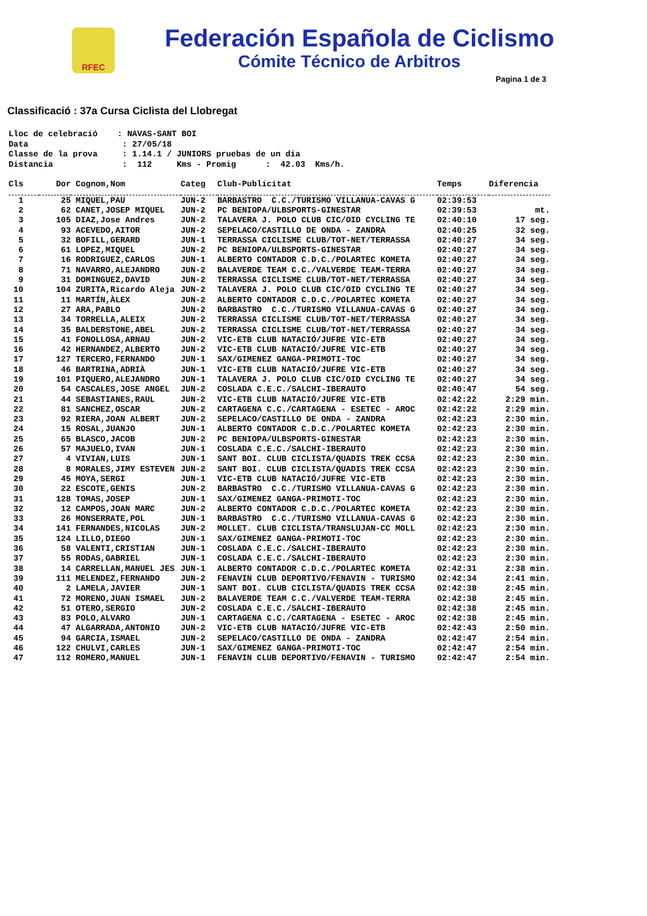RFEC
Federación Española de Ciclismo
Cómite Técnico de Arbitros
Pagina 1 de 3
Classificació : 37a Cursa Ciclista del Llobregat
Lloc de celebració : NAVAS-SANT BOI Data : 27/05/18 Classe de la prova : 1.14.1 / JUNIORS pruebas de un dia Distancia : 112 Kms - Promig : 42.03 Kms/h.
| Cls | Dor | Cognom,Nom | Categ | Club-Publicitat | Temps | Diferencia |
| --- | --- | --- | --- | --- | --- | --- |
| 1 | 25 | MIQUEL,PAU | JUN-2 | BARBASTRO C.C./TURISMO VILLANUA-CAVAS G | 02:39:53 | |
| 2 | 62 | CANET,JOSEP MIQUEL | JUN-2 | PC BENIOPA/ULBSPORTS-GINESTAR | 02:39:53 | mt. |
| 3 | 105 | DIAZ,Jose Andres | JUN-2 | TALAVERA J. POLO CLUB CIC/OID CYCLING TE | 02:40:10 | 17 seg. |
| 4 | 93 | ACEVEDO,AITOR | JUN-2 | SEPELACO/CASTILLO DE ONDA - ZANDRA | 02:40:25 | 32 seg. |
| 5 | 32 | BOFILL,GERARD | JUN-1 | TERRASSA CICLISME CLUB/TOT-NET/TERRASSA | 02:40:27 | 34 seg. |
| 6 | 61 | LOPEZ,MIQUEL | JUN-2 | PC BENIOPA/ULBSPORTS-GINESTAR | 02:40:27 | 34 seg. |
| 7 | 16 | RODRIGUEZ,CARLOS | JUN-1 | ALBERTO CONTADOR C.D.C./POLARTEC KOMETA | 02:40:27 | 34 seg. |
| 8 | 71 | NAVARRO,ALEJANDRO | JUN-2 | BALAVERDE TEAM C.C./VALVERDE TEAM-TERRA | 02:40:27 | 34 seg. |
| 9 | 31 | DOMINGUEZ,DAVID | JUN-2 | TERRASSA CICLISME CLUB/TOT-NET/TERRASSA | 02:40:27 | 34 seg. |
| 10 | 104 | ZURITA,Ricardo Aleja | JUN-2 | TALAVERA J. POLO CLUB CIC/OID CYCLING TE | 02:40:27 | 34 seg. |
| 11 | 11 | MARTÍN,ÀLEX | JUN-2 | ALBERTO CONTADOR C.D.C./POLARTEC KOMETA | 02:40:27 | 34 seg. |
| 12 | 27 | ARA,PABLO | JUN-2 | BARBASTRO C.C./TURISMO VILLANUA-CAVAS G | 02:40:27 | 34 seg. |
| 13 | 34 | TORRELLA,ALEIX | JUN-2 | TERRASSA CICLISME CLUB/TOT-NET/TERRASSA | 02:40:27 | 34 seg. |
| 14 | 35 | BALDERSTONE,ABEL | JUN-2 | TERRASSA CICLISME CLUB/TOT-NET/TERRASSA | 02:40:27 | 34 seg. |
| 15 | 41 | FONOLLOSA,ARNAU | JUN-2 | VIC-ETB CLUB NATACIÓ/JUFRE VIC-ETB | 02:40:27 | 34 seg. |
| 16 | 42 | HERNANDEZ,ALBERTO | JUN-2 | VIC-ETB CLUB NATACIÓ/JUFRE VIC-ETB | 02:40:27 | 34 seg. |
| 17 | 127 | TERCERO,FERNANDO | JUN-1 | SAX/GIMENEZ GANGA-PRIMOTI-TOC | 02:40:27 | 34 seg. |
| 18 | 46 | BARTRINA,ADRIÀ | JUN-1 | VIC-ETB CLUB NATACIÓ/JUFRE VIC-ETB | 02:40:27 | 34 seg. |
| 19 | 101 | PIQUERO,ALEJANDRO | JUN-1 | TALAVERA J. POLO CLUB CIC/OID CYCLING TE | 02:40:27 | 34 seg. |
| 20 | 54 | CASCALES,JOSE ANGEL | JUN-2 | COSLADA C.E.C./SALCHI-IBERAUTO | 02:40:47 | 54 seg. |
| 21 | 44 | SEBASTIANES,RAUL | JUN-2 | VIC-ETB CLUB NATACIÓ/JUFRE VIC-ETB | 02:42:22 | 2:29 min. |
| 22 | 81 | SANCHEZ,OSCAR | JUN-2 | CARTAGENA C.C./CARTAGENA - ESETEC - AROC | 02:42:22 | 2:29 min. |
| 23 | 92 | RIERA,JOAN ALBERT | JUN-2 | SEPELACO/CASTILLO DE ONDA - ZANDRA | 02:42:23 | 2:30 min. |
| 24 | 15 | ROSAL,JUANJO | JUN-1 | ALBERTO CONTADOR C.D.C./POLARTEC KOMETA | 02:42:23 | 2:30 min. |
| 25 | 65 | BLASCO,JACOB | JUN-2 | PC BENIOPA/ULBSPORTS-GINESTAR | 02:42:23 | 2:30 min. |
| 26 | 57 | MAJUELO,IVAN | JUN-1 | COSLADA C.E.C./SALCHI-IBERAUTO | 02:42:23 | 2:30 min. |
| 27 | 4 | VIVIAN,LUIS | JUN-1 | SANT BOI. CLUB CICLISTA/QUADIS TREK CCSA | 02:42:23 | 2:30 min. |
| 28 | 8 | MORALES,JIMY ESTEVEN | JUN-2 | SANT BOI. CLUB CICLISTA/QUADIS TREK CCSA | 02:42:23 | 2:30 min. |
| 29 | 45 | MOYA,SERGI | JUN-1 | VIC-ETB CLUB NATACIÓ/JUFRE VIC-ETB | 02:42:23 | 2:30 min. |
| 30 | 22 | ESCOTE,GENIS | JUN-2 | BARBASTRO C.C./TURISMO VILLANUA-CAVAS G | 02:42:23 | 2:30 min. |
| 31 | 128 | TOMAS,JOSEP | JUN-1 | SAX/GIMENEZ GANGA-PRIMOTI-TOC | 02:42:23 | 2:30 min. |
| 32 | 12 | CAMPOS,JOAN MARC | JUN-2 | ALBERTO CONTADOR C.D.C./POLARTEC KOMETA | 02:42:23 | 2:30 min. |
| 33 | 26 | MONSERRATE,POL | JUN-1 | BARBASTRO C.C./TURISMO VILLANUA-CAVAS G | 02:42:23 | 2:30 min. |
| 34 | 141 | FERNANDES,NICOLAS | JUN-2 | MOLLET. CLUB CICLISTA/TRANSLUJAN-CC MOLL | 02:42:23 | 2:30 min. |
| 35 | 124 | LILLO,DIEGO | JUN-1 | SAX/GIMENEZ GANGA-PRIMOTI-TOC | 02:42:23 | 2:30 min. |
| 36 | 58 | VALENTI,CRISTIAN | JUN-1 | COSLADA C.E.C./SALCHI-IBERAUTO | 02:42:23 | 2:30 min. |
| 37 | 55 | RODAS,GABRIEL | JUN-1 | COSLADA C.E.C./SALCHI-IBERAUTO | 02:42:23 | 2:30 min. |
| 38 | 14 | CARRELLAN,MANUEL JES | JUN-1 | ALBERTO CONTADOR C.D.C./POLARTEC KOMETA | 02:42:31 | 2:38 min. |
| 39 | 111 | MELENDEZ,FERNANDO | JUN-2 | FENAVIN CLUB DEPORTIVO/FENAVIN - TURISMO | 02:42:34 | 2:41 min. |
| 40 | 2 | LAMELA,JAVIER | JUN-1 | SANT BOI. CLUB CICLISTA/QUADIS TREK CCSA | 02:42:38 | 2:45 min. |
| 41 | 72 | MORENO,JUAN ISMAEL | JUN-2 | BALAVERDE TEAM C.C./VALVERDE TEAM-TERRA | 02:42:38 | 2:45 min. |
| 42 | 51 | OTERO,SERGIO | JUN-2 | COSLADA C.E.C./SALCHI-IBERAUTO | 02:42:38 | 2:45 min. |
| 43 | 83 | POLO,ALVARO | JUN-1 | CARTAGENA C.C./CARTAGENA - ESETEC - AROC | 02:42:38 | 2:45 min. |
| 44 | 47 | ALGARRADA,ANTONIO | JUN-2 | VIC-ETB CLUB NATACIÓ/JUFRE VIC-ETB | 02:42:43 | 2:50 min. |
| 45 | 94 | GARCIA,ISMAEL | JUN-2 | SEPELACO/CASTILLO DE ONDA - ZANDRA | 02:42:47 | 2:54 min. |
| 46 | 122 | CHULVI,CARLES | JUN-1 | SAX/GIMENEZ GANGA-PRIMOTI-TOC | 02:42:47 | 2:54 min. |
| 47 | 112 | ROMERO,MANUEL | JUN-1 | FENAVIN CLUB DEPORTIVO/FENAVIN - TURISMO | 02:42:47 | 2:54 min. |